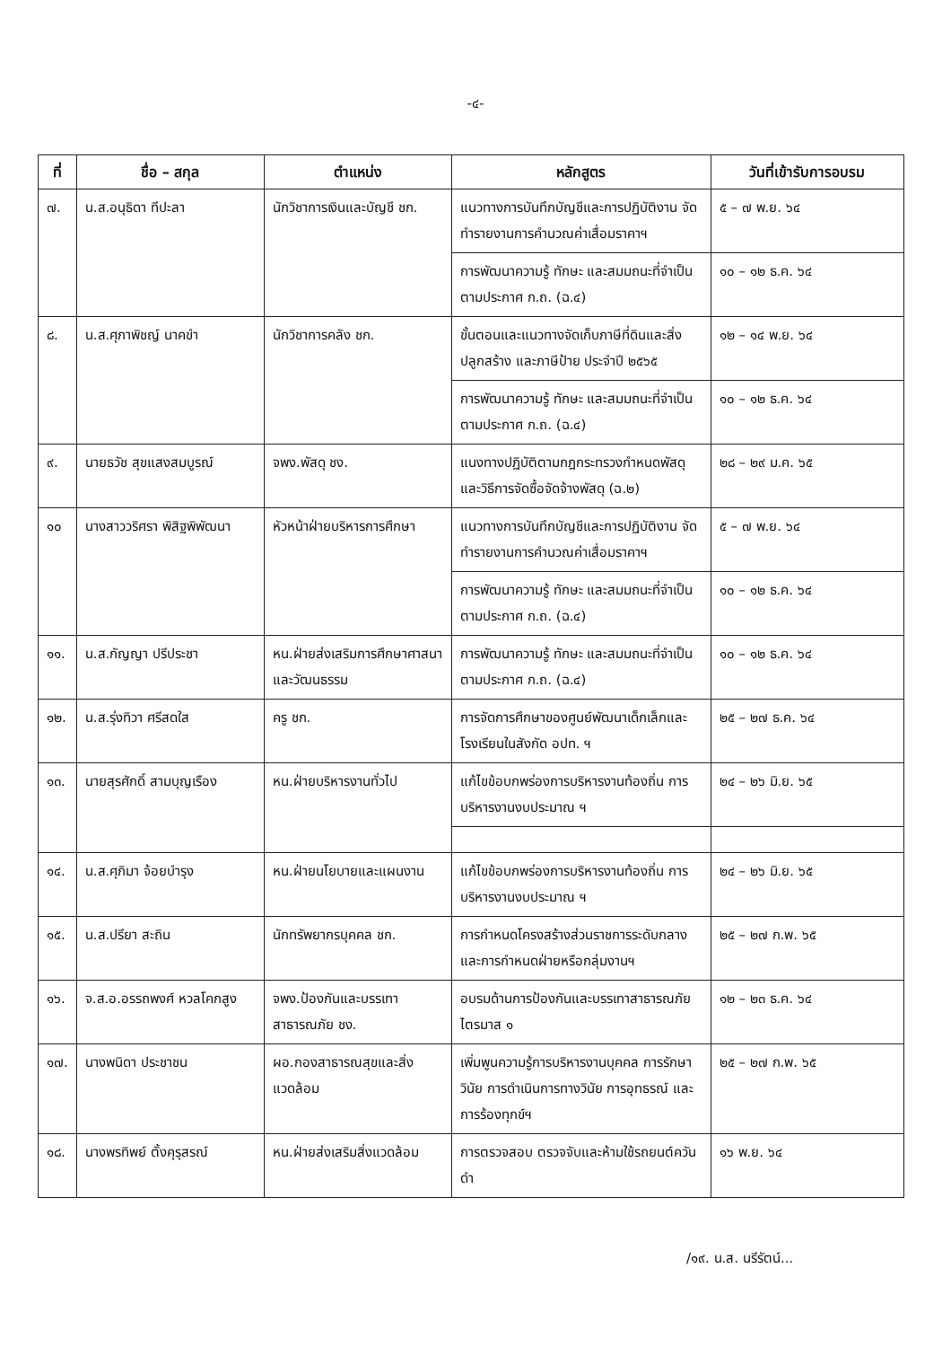-๔-
| ที่ | ชื่อ – สกุล | ตำแหน่ง | หลักสูตร | วันที่เข้ารับการอบรม |
| --- | --- | --- | --- | --- |
| ๗. | น.ส.อนุธิดา ทีปะลา | นักวิชาการเงินและบัญชี ชก. | แนวทางการบันทึกบัญชีและการปฏิบัติงาน จัดทำรายงานการคำนวณค่าเสื่อมราคาฯ | ๕ – ๗ พ.ย. ๖๔ |
| | | | การพัฒนาความรู้ ทักษะ และสมมถนะที่จำเป็นตามประกาศ ก.ถ. (ฉ.๔) | ๑๐ – ๑๒ ธ.ค. ๖๔ |
| ๘. | น.ส.ศุภาพิชญ์ นาคขำ | นักวิชาการคลัง ชก. | ขั้นตอนและแนวทางจัดเก็บภาษีที่ดินและสิ่งปลูกสร้าง และภาษีป้าย ประจำปี ๒๕๖๕ | ๑๒ – ๑๔ พ.ย. ๖๔ |
| | | | การพัฒนาความรู้ ทักษะ และสมมถนะที่จำเป็นตามประกาศ ก.ถ. (ฉ.๔) | ๑๐ – ๑๒ ธ.ค. ๖๔ |
| ๙. | นายธวัช สุขแสงสมบูรณ์ | จพง.พัสดุ ชง. | แนงทางปฏิบัติตามกฎกระทรวงกำหนดพัสดุ และวิธีการจัดซื้อจัดจ้างพัสดุ (ฉ.๒) | ๒๘ – ๒๙ ม.ค. ๖๕ |
| ๑๐ | นางสาววริศรา พิสิฐพิพัฒนา | หัวหน้าฝ่ายบริหารการศึกษา | แนวทางการบันทึกบัญชีและการปฏิบัติงาน จัดทำรายงานการคำนวณค่าเสื่อมราคาฯ | ๕ – ๗ พ.ย. ๖๔ |
| | | | การพัฒนาความรู้ ทักษะ และสมมถนะที่จำเป็นตามประกาศ ก.ถ. (ฉ.๔) | ๑๐ – ๑๒ ธ.ค. ๖๔ |
| ๑๑. | น.ส.กัญญา ปรีประชา | หน.ฝ่ายส่งเสริมการศึกษาศาสนาและวัฒนธรรม | การพัฒนาความรู้ ทักษะ และสมมถนะที่จำเป็นตามประกาศ ก.ถ. (ฉ.๔) | ๑๐ – ๑๒ ธ.ค. ๖๔ |
| ๑๒. | น.ส.รุ่งทิวา ศรีสดใส | ครู ชก. | การจัดการศึกษาของศูนย์พัฒนาเด็กเล็กและโรงเรียนในสังกัด อปท. ฯ | ๒๕ – ๒๗ ธ.ค. ๖๔ |
| ๑๓. | นายสุรศักดิ์ สามบุญเรือง | หน.ฝ่ายบริหารงานทั่วไป | แก้ไขข้อบกพร่องการบริหารงานท้องถิ่น การบริหารงานงบประมาณ ฯ | ๒๔ – ๒๖ มิ.ย. ๖๕ |
| ๑๔. | น.ส.ศุภิมา จ้อยบำรุง | หน.ฝ่ายนโยบายและแผนงาน | แก้ไขข้อบกพร่องการบริหารงานท้องถิ่น การบริหารงานงบประมาณ ฯ | ๒๔ – ๒๖ มิ.ย. ๖๕ |
| ๑๕. | น.ส.ปรียา สะถิน | นักทรัพยากรบุคคล ชก. | การกำหนดโครงสร้างส่วนราชการระดับกลาง และการกำหนดฝ่ายหรือกลุ่มงานฯ | ๒๕ – ๒๗ ก.พ. ๖๕ |
| ๑๖. | จ.ส.อ.อรรถพงศ์ หวลโคกสูง | จพง.ป้องกันและบรรเทาสาธารณภัย ชง. | อบรมด้านการป้องกันและบรรเทาสาธารณภัย ไตรมาส ๑ | ๑๒ – ๒๓ ธ.ค. ๖๔ |
| ๑๗. | นางพนิดา ประชาชน | ผอ.กองสาธารณสุขและสิ่งแวดล้อม | เพิ่มพูนความรู้การบริหารงานบุคคล การรักษาวินัย การดำเนินการทางวินัย การอุทธรณ์ และการร้องทุกข์ฯ | ๒๕ – ๒๗ ก.พ. ๖๕ |
| ๑๘. | นางพรทิพย์ ตั้งคุรุสรณ์ | หน.ฝ่ายส่งเสริมสิ่งแวดล้อม | การตรวจสอบ ตรวจจับและห้ามใช้รถยนต์ควันดำ | ๑๖ พ.ย. ๖๔ |
/๑๙. น.ส. นรีรัตน์...